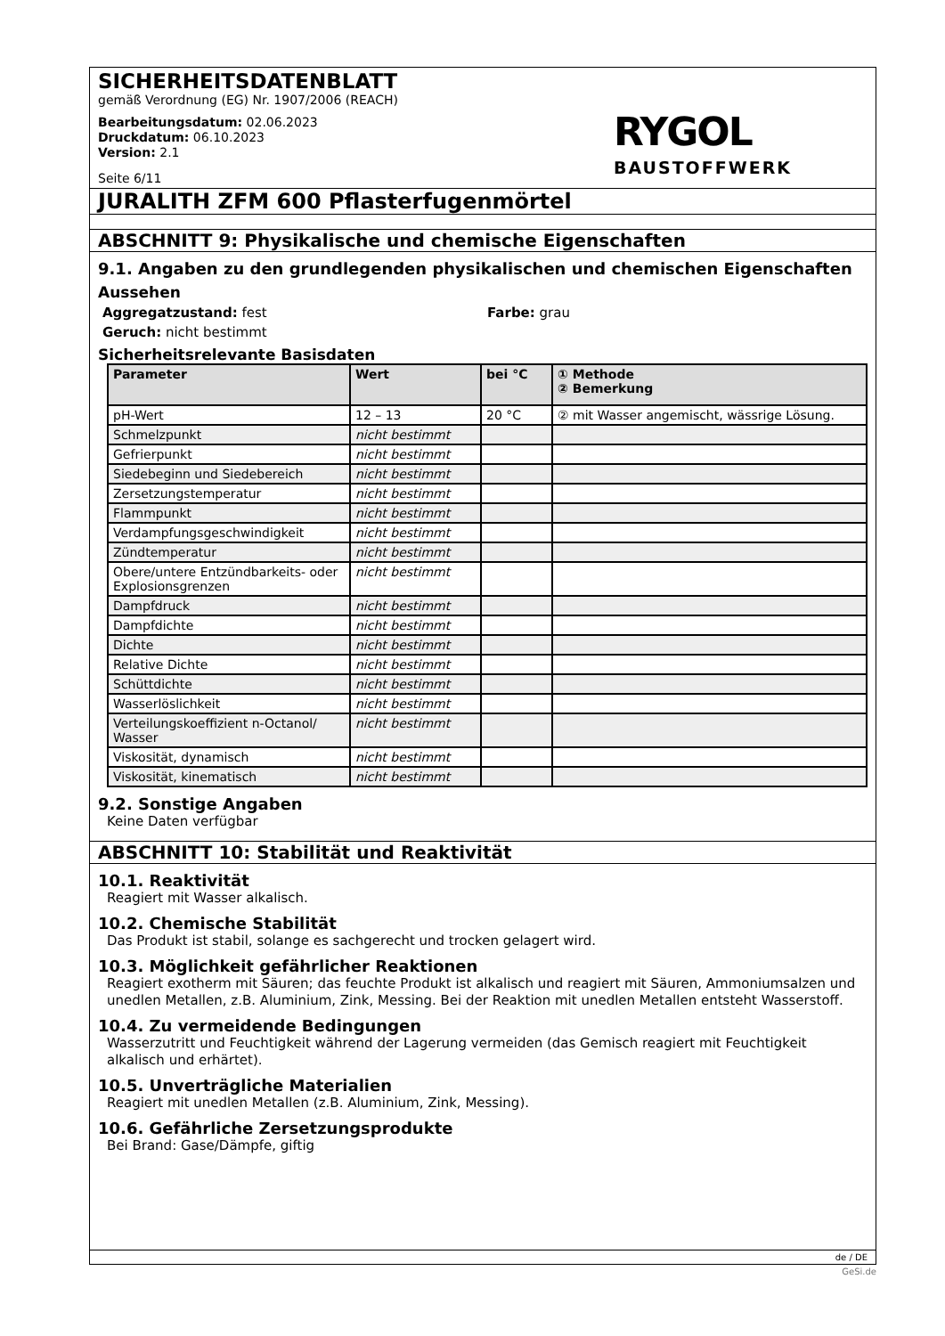SICHERHEITSDATENBLATT
gemäß Verordnung (EG) Nr. 1907/2006 (REACH)
Bearbeitungsdatum: 02.06.2023
Druckdatum: 06.10.2023
Version: 2.1
Seite 6/11
RYGOL
BAUSTOFFWERK
JURALITH ZFM 600 Pflasterfugenmörtel
ABSCHNITT 9: Physikalische und chemische Eigenschaften
9.1. Angaben zu den grundlegenden physikalischen und chemischen Eigenschaften
Aussehen
Aggregatzustand: fest Farbe: grau
Geruch: nicht bestimmt
Sicherheitsrelevante Basisdaten
| Parameter | Wert | bei °C | ① Methode ② Bemerkung |
| --- | --- | --- | --- |
| pH-Wert | 12 – 13 | 20 °C | ② mit Wasser angemischt, wässrige Lösung. |
| Schmelzpunkt | nicht bestimmt | | |
| Gefrierpunkt | nicht bestimmt | | |
| Siedebeginn und Siedebereich | nicht bestimmt | | |
| Zersetzungstemperatur | nicht bestimmt | | |
| Flammpunkt | nicht bestimmt | | |
| Verdampfungsgeschwindigkeit | nicht bestimmt | | |
| Zündtemperatur | nicht bestimmt | | |
| Obere/untere Entzündbarkeits- oder Explosionsgrenzen | nicht bestimmt | | |
| Dampfdruck | nicht bestimmt | | |
| Dampfdichte | nicht bestimmt | | |
| Dichte | nicht bestimmt | | |
| Relative Dichte | nicht bestimmt | | |
| Schüttdichte | nicht bestimmt | | |
| Wasserlöslichkeit | nicht bestimmt | | |
| Verteilungskoeffizient n-Octanol/ Wasser | nicht bestimmt | | |
| Viskosität, dynamisch | nicht bestimmt | | |
| Viskosität, kinematisch | nicht bestimmt | | |
9.2. Sonstige Angaben
Keine Daten verfügbar
ABSCHNITT 10: Stabilität und Reaktivität
10.1. Reaktivität
Reagiert mit Wasser alkalisch.
10.2. Chemische Stabilität
Das Produkt ist stabil, solange es sachgerecht und trocken gelagert wird.
10.3. Möglichkeit gefährlicher Reaktionen
Reagiert exotherm mit Säuren; das feuchte Produkt ist alkalisch und reagiert mit Säuren, Ammoniumsalzen und unedlen Metallen, z.B. Aluminium, Zink, Messing. Bei der Reaktion mit unedlen Metallen entsteht Wasserstoff.
10.4. Zu vermeidende Bedingungen
Wasserzutritt und Feuchtigkeit während der Lagerung vermeiden (das Gemisch reagiert mit Feuchtigkeit alkalisch und erhärtet).
10.5. Unverträgliche Materialien
Reagiert mit unedlen Metallen (z.B. Aluminium, Zink, Messing).
10.6. Gefährliche Zersetzungsprodukte
Bei Brand: Gase/Dämpfe, giftig
de / DE
GeSi.de